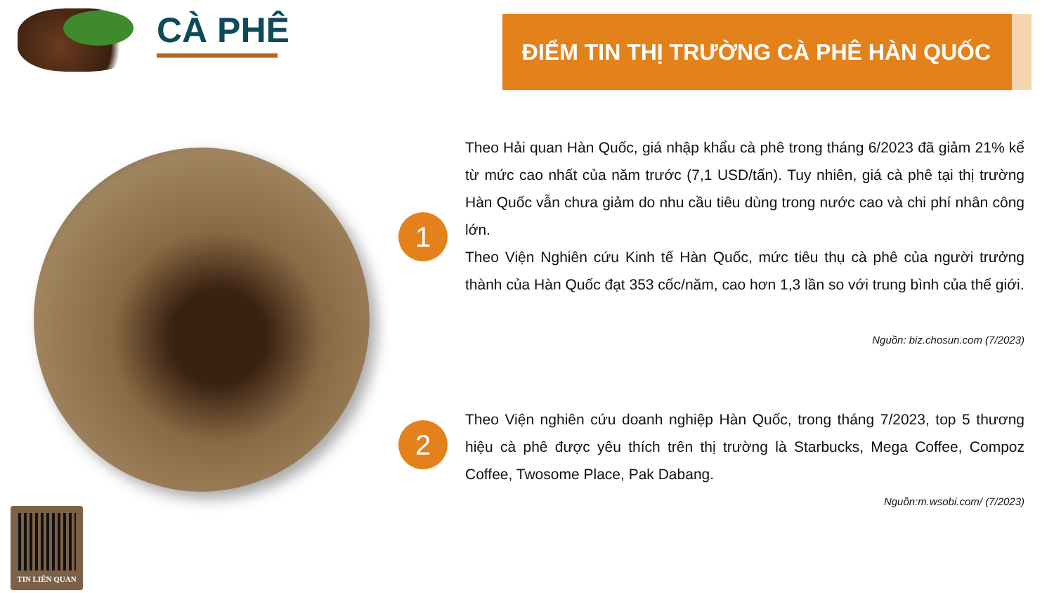CÀ PHÊ ĐIỂM TIN THỊ TRƯỜNG CÀ PHÊ HÀN QUỐC
1
Theo Hải quan Hàn Quốc, giá nhập khẩu cà phê trong tháng 6/2023 đã giảm 21% kể từ mức cao nhất của năm trước (7,1 USD/tấn). Tuy nhiên, giá cà phê tại thị trường Hàn Quốc vẫn chưa giảm do nhu cầu tiêu dùng trong nước cao và chi phí nhân công lớn.
Theo Viện Nghiên cứu Kinh tế Hàn Quốc, mức tiêu thụ cà phê của người trưởng thành của Hàn Quốc đạt 353 cốc/năm, cao hơn 1,3 lần so với trung bình của thế giới.
Nguồn: biz.chosun.com (7/2023)
2
Theo Viện nghiên cứu doanh nghiệp Hàn Quốc, trong tháng 7/2023, top 5 thương hiệu cà phê được yêu thích trên thị trường là Starbucks, Mega Coffee, Compoz Coffee, Twosome Place, Pak Dabang.
Nguồn:m.wsobi.com/ (7/2023)
TIN LIÊN QUAN